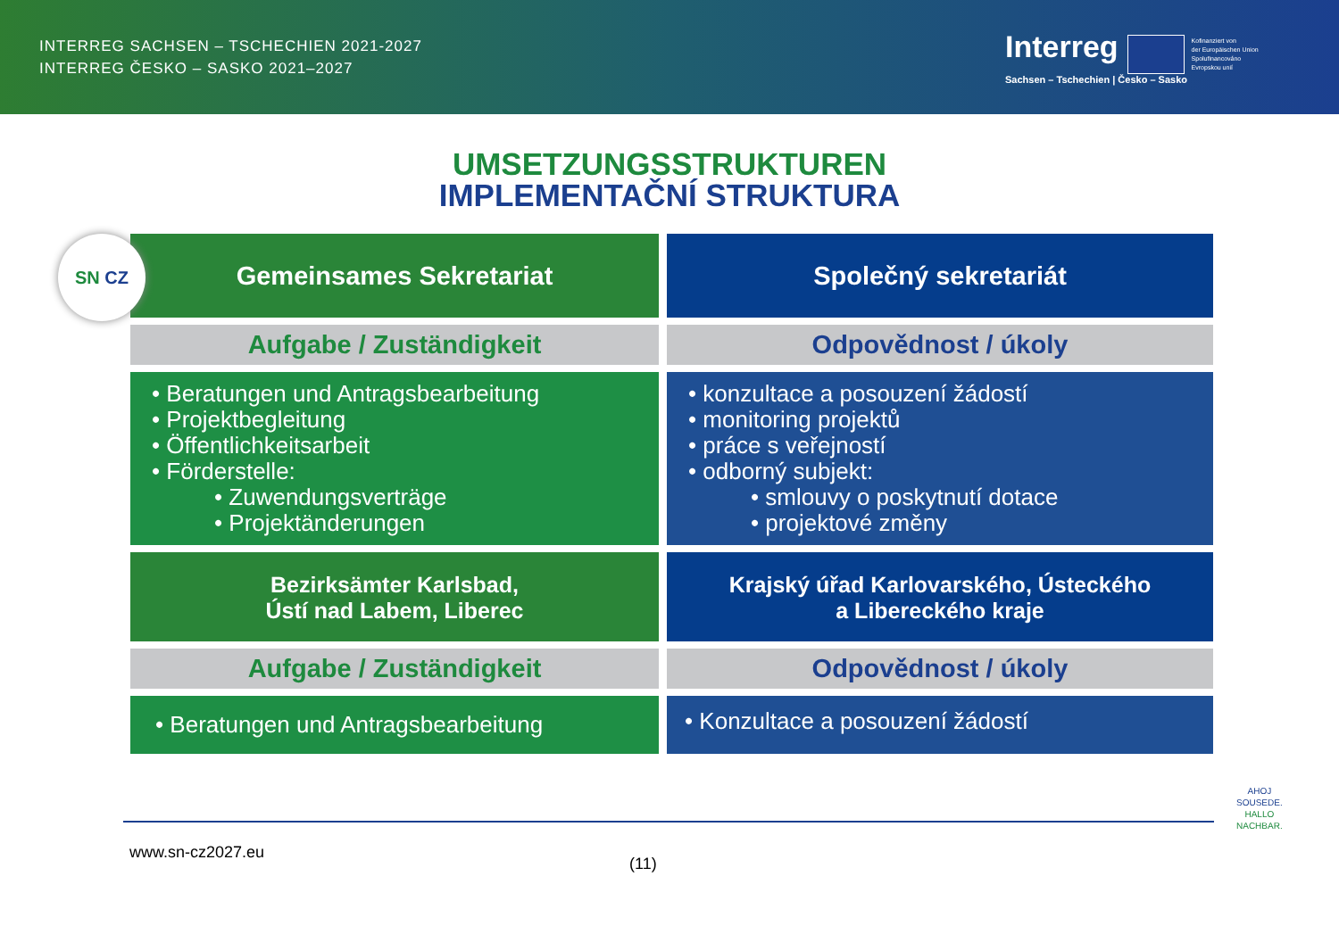INTERREG SACHSEN – TSCHECHIEN 2021-2027
INTERREG ČESKO – SASKO 2021–2027
Interreg Kofinanziert von
der Europäischen Union
Spolufinancováno
Evropskou unií
Sachsen – Tschechien | Česko – Sasko
UMSETZUNGSSTRUKTUREN
IMPLEMENTAČNÍ STRUKTURA
SN CZ
Gemeinsames Sekretariat
Společný sekretariát
Aufgabe / Zuständigkeit
Odpovědnost / úkoly
• Beratungen und Antragsbearbeitung
• Projektbegleitung
• Öffentlichkeitsarbeit
• Förderstelle:
• Zuwendungsverträge
• Projektänderungen
• konzultace a posouzení žádostí
• monitoring projektů
• práce s veřejností
• odborný subjekt:
• smlouvy o poskytnutí dotace
• projektové změny
Bezirksämter Karlsbad,
Ústí nad Labem, Liberec
Krajský úřad Karlovarského, Ústeckého
a Libereckého kraje
Aufgabe / Zuständigkeit
Odpovědnost / úkoly
• Beratungen und Antragsbearbeitung
• Konzultace a posouzení žádostí
www.sn-cz2027.eu
(11)
AHOJ
SOUSEDE.
HALLO
NACHBAR.